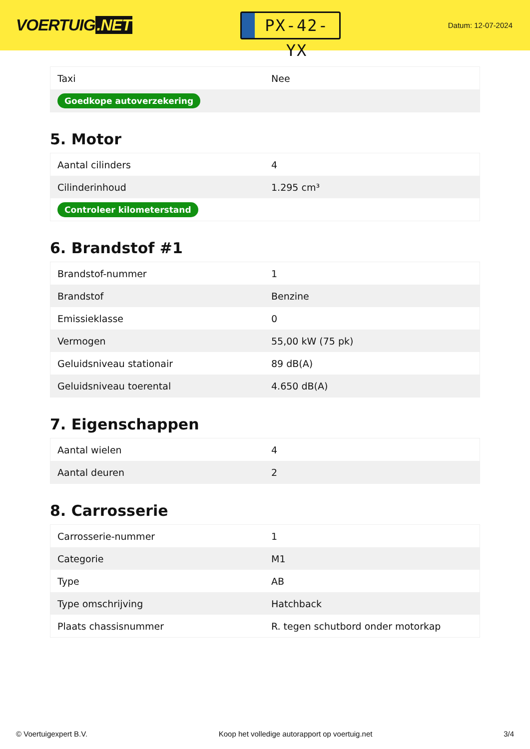VOERTUIG.NET
PX-42-YX
Datum: 12-07-2024
| Taxi | Nee |
| Goedkope autoverzekering | |
5. Motor
| Aantal cilinders | 4 |
| Cilinderinhoud | 1.295 cm³ |
| Controleer kilometerstand | |
6. Brandstof #1
| Brandstof-nummer | 1 |
| Brandstof | Benzine |
| Emissieklasse | 0 |
| Vermogen | 55,00 kW (75 pk) |
| Geluidsniveau stationair | 89 dB(A) |
| Geluidsniveau toerental | 4.650 dB(A) |
7. Eigenschappen
| Aantal wielen | 4 |
| Aantal deuren | 2 |
8. Carrosserie
| Carrosserie-nummer | 1 |
| Categorie | M1 |
| Type | AB |
| Type omschrijving | Hatchback |
| Plaats chassisnummer | R. tegen schutbord onder motorkap |
© Voertuigexpert B.V. Koop het volledige autorapport op voertuig.net 3/4